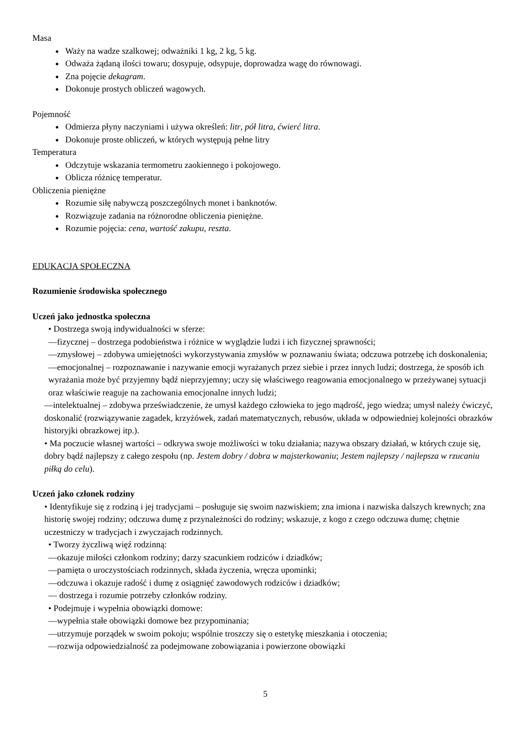Masa
Waży na wadze szalkowej; odważniki 1 kg, 2 kg, 5 kg.
Odważa żądaną ilości towaru; dosypuje, odsypuje, doprowadza wagę do równowagi.
Zna pojęcie dekagram.
Dokonuje prostych obliczeń wagowych.
Pojemność
Odmierza płyny naczyniami i używa określeń: litr, pół litra, ćwierć litra.
Dokonuje proste obliczeń, w których występują pełne litry
Temperatura
Odczytuje wskazania termometru zaokiennego i pokojowego.
Oblicza różnicę temperatur.
Obliczenia pieniężne
Rozumie siłę nabywczą poszczególnych monet i banknotów.
Rozwiązuje zadania na różnorodne obliczenia pieniężne.
Rozumie pojęcia: cena, wartość zakupu, reszta.
EDUKACJA SPOŁECZNA
Rozumienie środowiska społecznego
Uczeń jako jednostka społeczna
• Dostrzega swoją indywidualności w sferze:
—fizycznej – dostrzega podobieństwa i różnice w wyglądzie ludzi i ich fizycznej sprawności;
—zmysłowej – zdobywa umiejętności wykorzystywania zmysłów w poznawaniu świata; odczuwa potrzebę ich doskonalenia;
—emocjonalnej – rozpoznawanie i nazywanie emocji wyrażanych przez siebie i przez innych ludzi; dostrzega, że sposób ich wyrażania może być przyjemny bądź nieprzyjemny; uczy się właściwego reagowania emocjonalnego w przeżywanej sytuacji oraz właściwie reaguje na zachowania emocjonalne innych ludzi;
—intelektualnej – zdobywa przeświadczenie, że umysł każdego człowieka to jego mądrość, jego wiedza; umysł należy ćwiczyć, doskonalić (rozwiązywanie zagadek, krzyżówek, zadań matematycznych, rebusów, układa w odpowiedniej kolejności obrazków historyjki obrazkowej itp.).
• Ma poczucie własnej wartości – odkrywa swoje możliwości w toku działania; nazywa obszary działań, w których czuje się, dobry bądź najlepszy z całego zespołu (np. Jestem dobry / dobra w majsterkowaniu; Jestem najlepszy / najlepsza w rzucaniu piłką do celu).
Uczeń jako członek rodziny
• Identyfikuje się z rodziną i jej tradycjami – posługuje się swoim nazwiskiem; zna imiona i nazwiska dalszych krewnych; zna historię swojej rodziny; odczuwa dumę z przynależności do rodziny; wskazuje, z kogo z czego odczuwa dumę; chętnie uczestniczy w tradycjach i zwyczajach rodzinnych.
• Tworzy życzliwą więź rodzinną:
—okazuje miłości członkom rodziny; darzy szacunkiem rodziców i dziadków;
—pamięta o uroczystościach rodzinnych, składa życzenia, wręcza upominki;
—odczuwa i okazuje radość i dumę z osiągnięć zawodowych rodziców i dziadków;
— dostrzega i rozumie potrzeby członków rodziny.
• Podejmuje i wypełnia obowiązki domowe:
—wypełnia stałe obowiązki domowe bez przypominania;
—utrzymuje porządek w swoim pokoju; wspólnie troszczy się o estetykę mieszkania i otoczenia;
—rozwija odpowiedzialność za podejmowane zobowiązania i powierzone obowiązki
5